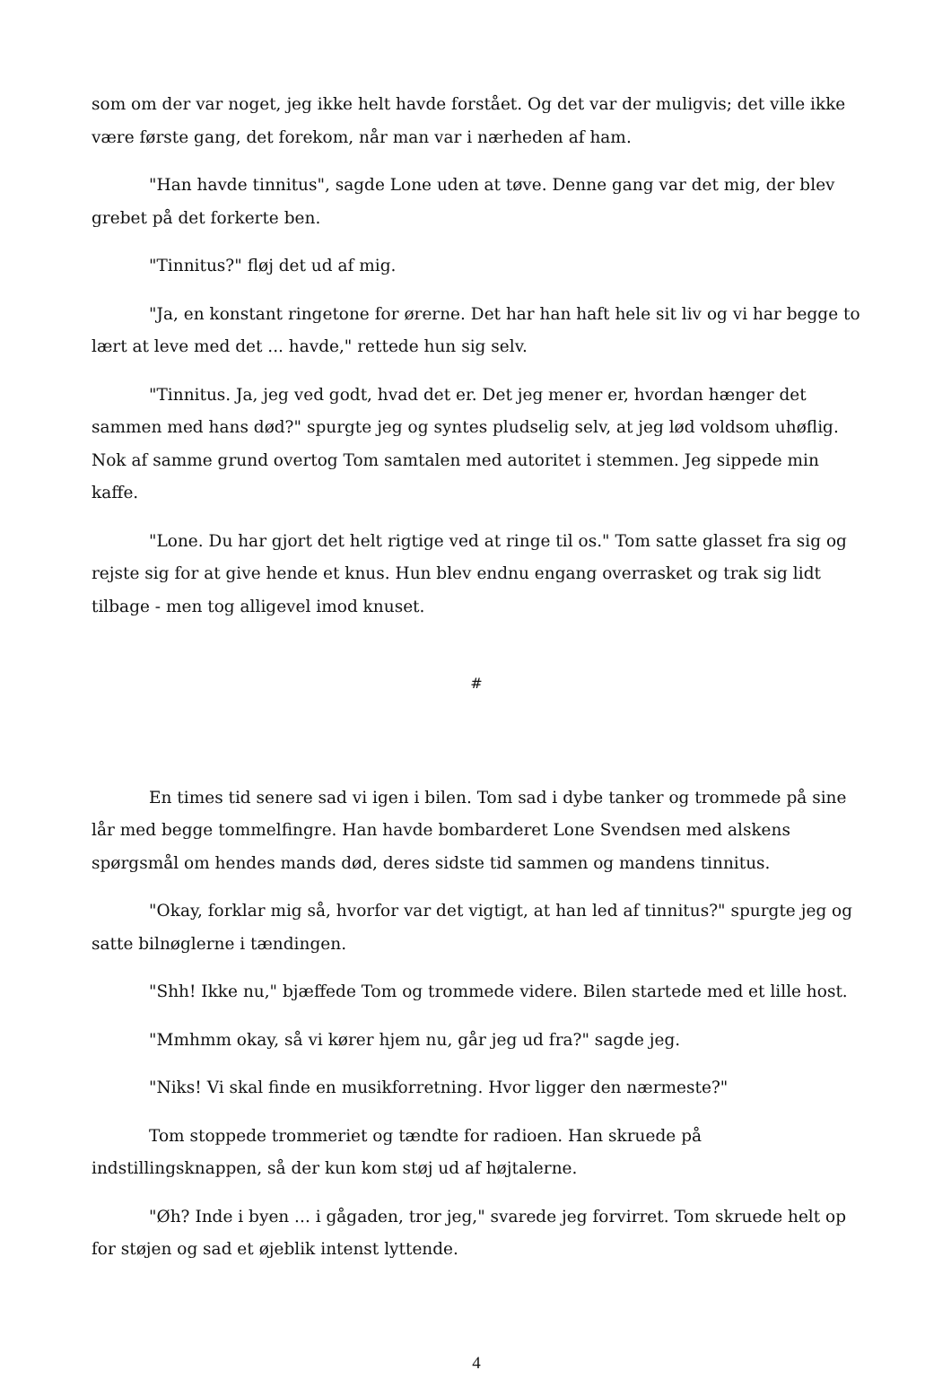som om der var noget, jeg ikke helt havde forstået. Og det var der muligvis; det ville ikke være første gang, det forekom, når man var i nærheden af ham.
"Han havde tinnitus", sagde Lone uden at tøve. Denne gang var det mig, der blev grebet på det forkerte ben.
"Tinnitus?" fløj det ud af mig.
"Ja, en konstant ringetone for ørerne. Det har han haft hele sit liv og vi har begge to lært at leve med det ... havde," rettede hun sig selv.
"Tinnitus. Ja, jeg ved godt, hvad det er. Det jeg mener er, hvordan hænger det sammen med hans død?" spurgte jeg og syntes pludselig selv, at jeg lød voldsom uhøflig. Nok af samme grund overtog Tom samtalen med autoritet i stemmen. Jeg sippede min kaffe.
"Lone. Du har gjort det helt rigtige ved at ringe til os." Tom satte glasset fra sig og rejste sig for at give hende et knus. Hun blev endnu engang overrasket og trak sig lidt tilbage - men tog alligevel imod knuset.
#
En times tid senere sad vi igen i bilen. Tom sad i dybe tanker og trommede på sine lår med begge tommelfingre. Han havde bombarderet Lone Svendsen med alskens spørgsmål om hendes mands død, deres sidste tid sammen og mandens tinnitus.
"Okay, forklar mig så, hvorfor var det vigtigt, at han led af tinnitus?" spurgte jeg og satte bilnøglerne i tændingen.
"Shh! Ikke nu," bjæffede Tom og trommede videre. Bilen startede med et lille host.
"Mmhmm okay, så vi kører hjem nu, går jeg ud fra?" sagde jeg.
"Niks! Vi skal finde en musikforretning. Hvor ligger den nærmeste?"
Tom stoppede trommeriet og tændte for radioen. Han skruede på indstillingsknappen, så der kun kom støj ud af højtalerne.
"Øh? Inde i byen ... i gågaden, tror jeg," svarede jeg forvirret. Tom skruede helt op for støjen og sad et øjeblik intenst lyttende.
4